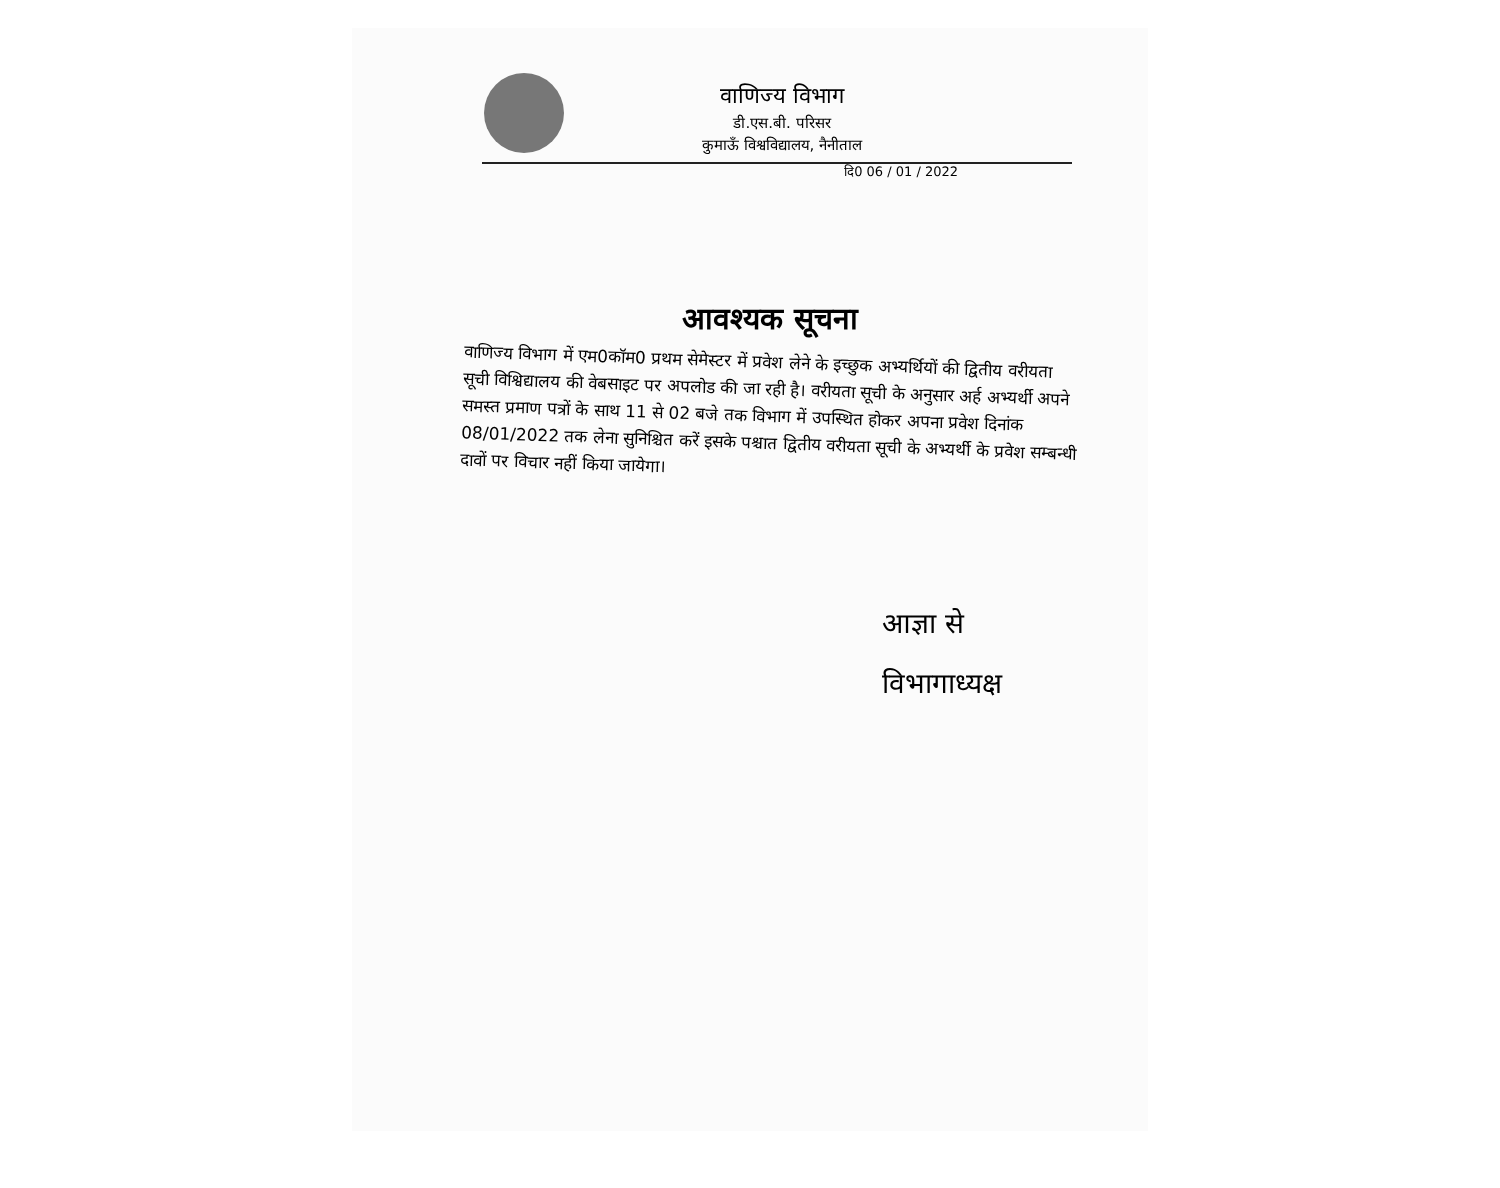वाणिज्य विभाग
डी.एस.बी. परिसर
कुमाऊँ विश्वविद्यालय, नैनीताल
दि0 06 / 01 / 2022
आवश्यक सूचना
वाणिज्य विभाग में एम0कॉम0 प्रथम सेमेस्टर में प्रवेश लेने के इच्छुक अभ्यर्थियों की द्वितीय वरीयता सूची विश्विद्यालय की वेबसाइट पर अपलोड की जा रही है। वरीयता सूची के अनुसार अर्ह अभ्यर्थी अपने समस्त प्रमाण पत्रों के साथ 11 से 02 बजे तक विभाग में उपस्थित होकर अपना प्रवेश दिनांक 08/01/2022 तक लेना सुनिश्चित करें इसके पश्चात द्वितीय वरीयता सूची के अभ्यर्थी के प्रवेश सम्बन्धी दावों पर विचार नहीं किया जायेगा।
आज्ञा से
विभागाध्यक्ष